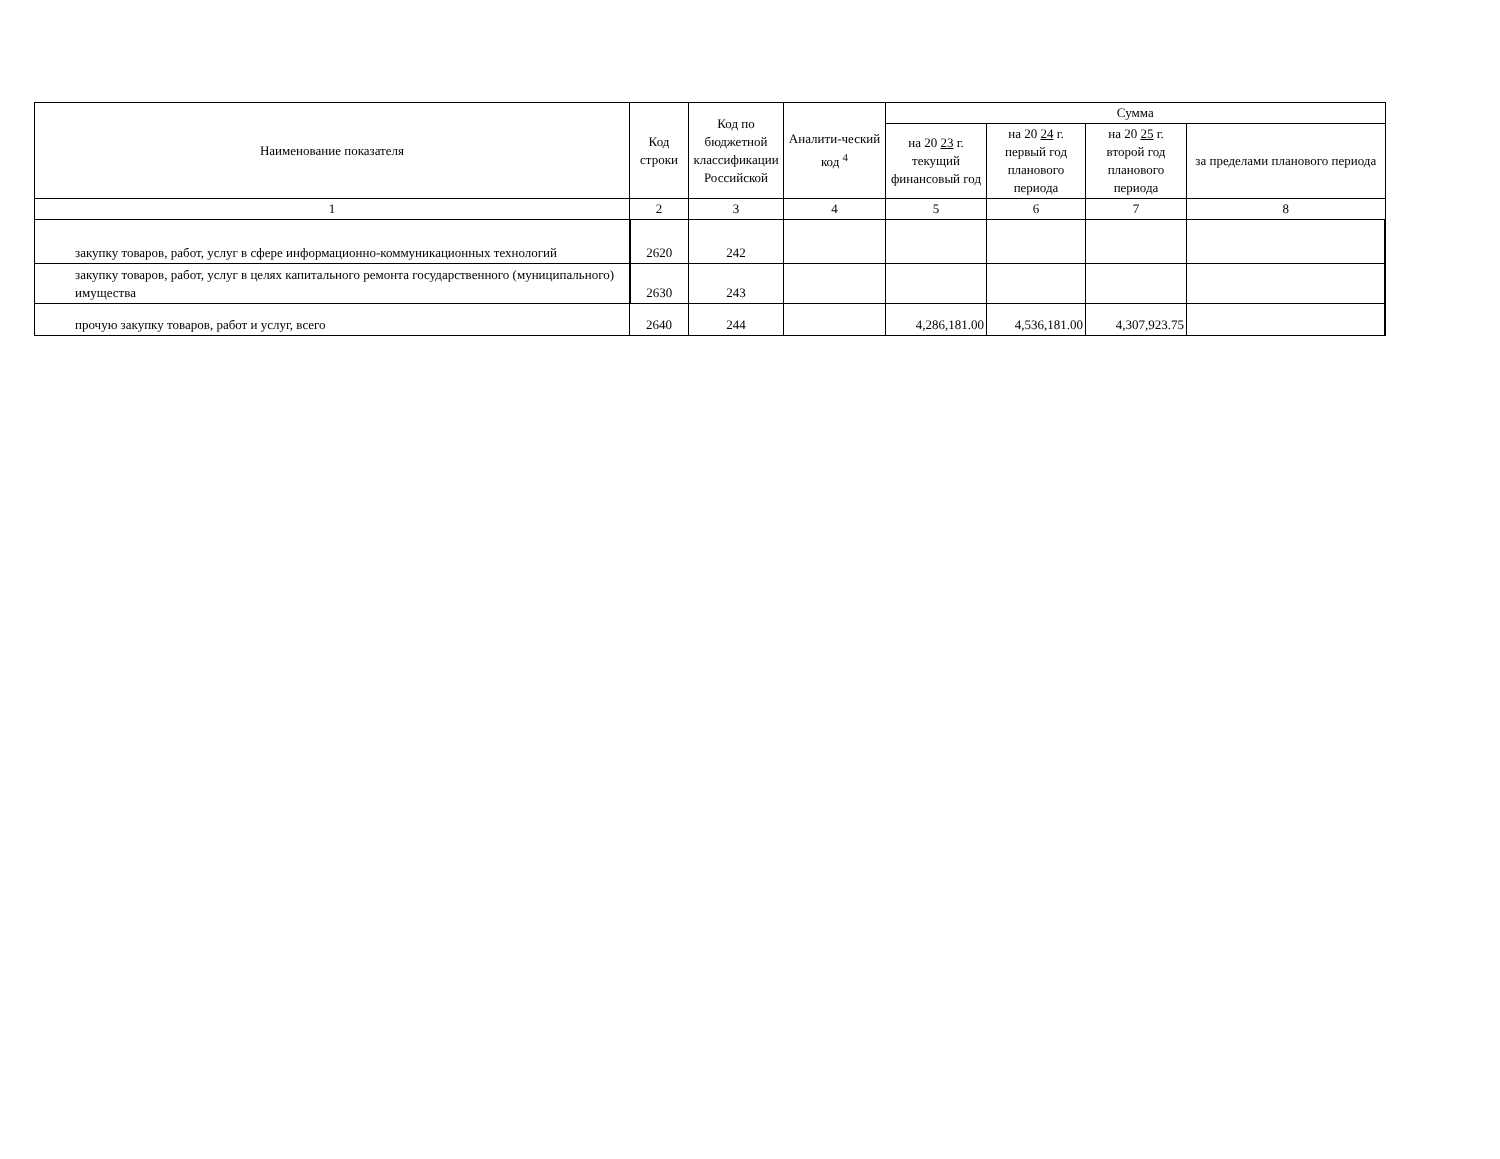| Наименование показателя | Код строки | Код по бюджетной классификации Российской | Аналити-ческий код <sup>4</sup> | Сумма | | | |
| --- | --- | --- | --- | --- | --- | --- | --- |
| | | | | на 20 23 г. текущий финансовый год | на 20 24 г. первый год планового периода | на 20 25 г. второй год планового периода | за пределами планового периода |
| 1 | 2 | 3 | 4 | 5 | 6 | 7 | 8 |
| закупку товаров, работ, услуг в сфере информационно-коммуникационных технологий | 2620 | 242 | | | | | |
| закупку товаров, работ, услуг в целях капитального ремонта государственного (муниципального) имущества | 2630 | 243 | | | | | |
| прочую закупку товаров, работ и услуг, всего | 2640 | 244 | | 4,286,181.00 | 4,536,181.00 | 4,307,923.75 | |